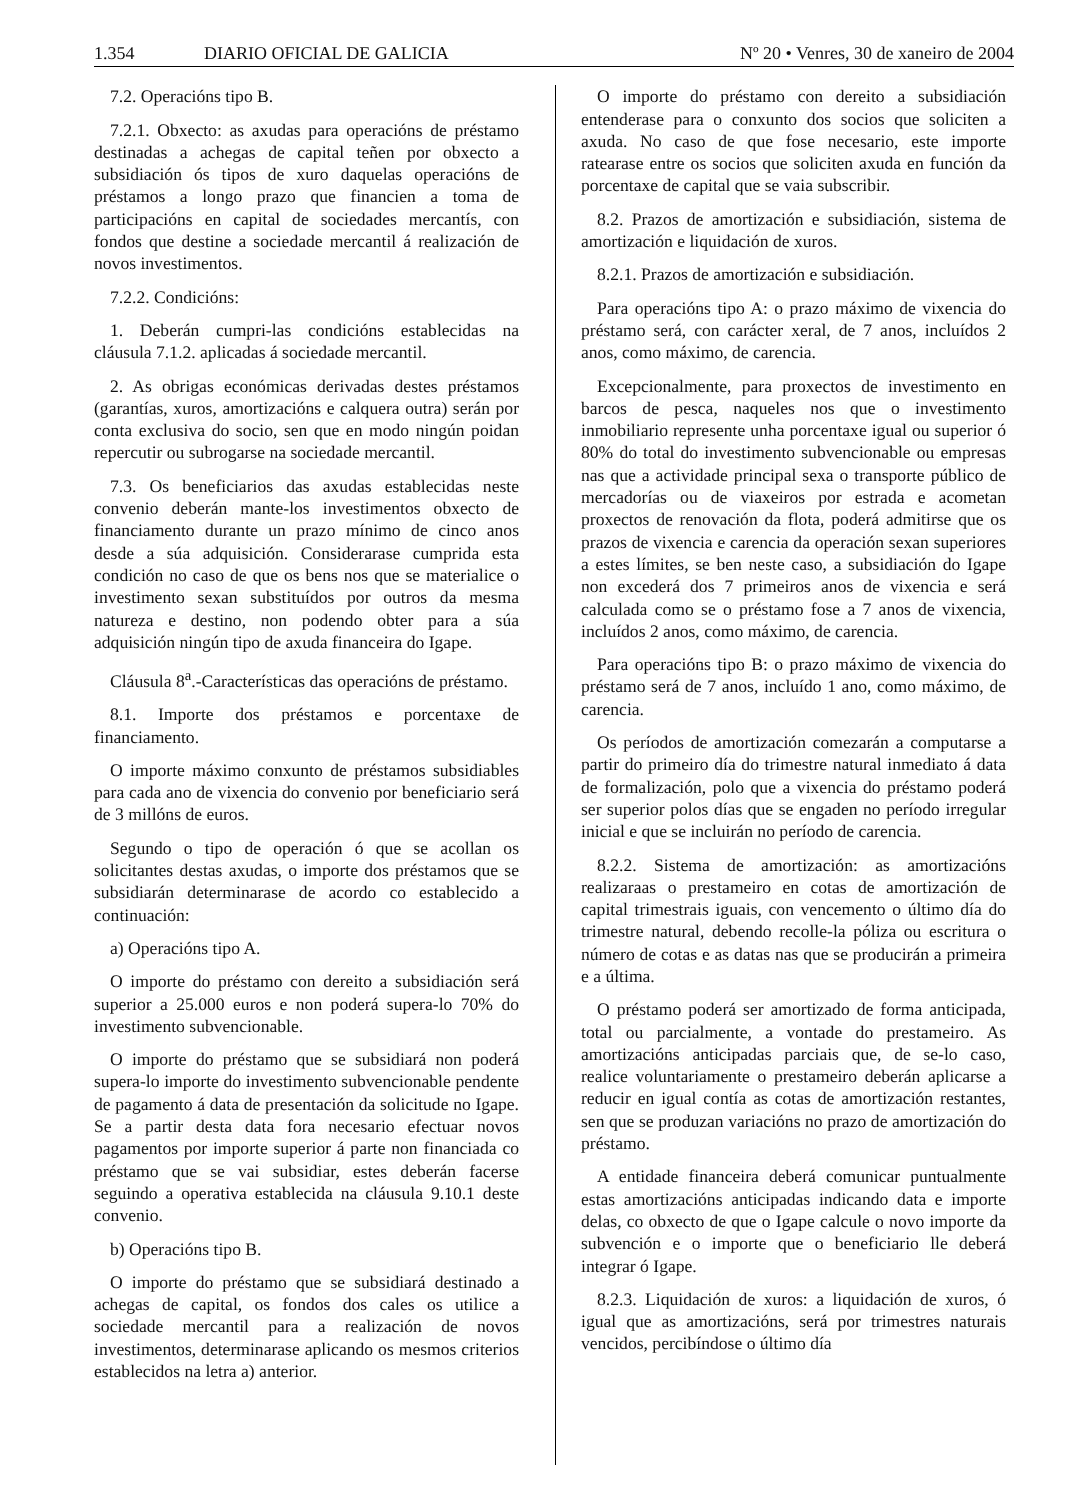1.354 DIARIO OFICIAL DE GALICIA Nº 20 • Venres, 30 de xaneiro de 2004
7.2. Operacións tipo B.
7.2.1. Obxecto: as axudas para operacións de préstamo destinadas a achegas de capital teñen por obxecto a subsidiación ós tipos de xuro daquelas operacións de préstamos a longo prazo que financien a toma de participacións en capital de sociedades mercantís, con fondos que destine a sociedade mercantil á realización de novos investimentos.
7.2.2. Condicións:
1. Deberán cumpri-las condicións establecidas na cláusula 7.1.2. aplicadas á sociedade mercantil.
2. As obrigas económicas derivadas destes préstamos (garantías, xuros, amortizacións e calquera outra) serán por conta exclusiva do socio, sen que en modo ningún poidan repercutir ou subrogarse na sociedade mercantil.
7.3. Os beneficiarios das axudas establecidas neste convenio deberán mante-los investimentos obxecto de financiamento durante un prazo mínimo de cinco anos desde a súa adquisición. Considerarase cumprida esta condición no caso de que os bens nos que se materialice o investimento sexan substituídos por outros da mesma natureza e destino, non podendo obter para a súa adquisición ningún tipo de axuda financeira do Igape.
Cláusula 8<sup>a</sup>.-Características das operacións de préstamo.
8.1. Importe dos préstamos e porcentaxe de financiamento.
O importe máximo conxunto de préstamos subsidiables para cada ano de vixencia do convenio por beneficiario será de 3 millóns de euros.
Segundo o tipo de operación ó que se acollan os solicitantes destas axudas, o importe dos préstamos que se subsidiarán determinarase de acordo co establecido a continuación:
a) Operacións tipo A.
O importe do préstamo con dereito a subsidiación será superior a 25.000 euros e non poderá supera-lo 70% do investimento subvencionable.
O importe do préstamo que se subsidiará non poderá supera-lo importe do investimento subvencionable pendente de pagamento á data de presentación da solicitude no Igape. Se a partir desta data fora necesario efectuar novos pagamentos por importe superior á parte non financiada co préstamo que se vai subsidiar, estes deberán facerse seguindo a operativa establecida na cláusula 9.10.1 deste convenio.
b) Operacións tipo B.
O importe do préstamo que se subsidiará destinado a achegas de capital, os fondos dos cales os utilice a sociedade mercantil para a realización de novos investimentos, determinarase aplicando os mesmos criterios establecidos na letra a) anterior.
O importe do préstamo con dereito a subsidiación entenderase para o conxunto dos socios que soliciten a axuda. No caso de que fose necesario, este importe ratearase entre os socios que soliciten axuda en función da porcentaxe de capital que se vaia subscribir.
8.2. Prazos de amortización e subsidiación, sistema de amortización e liquidación de xuros.
8.2.1. Prazos de amortización e subsidiación.
Para operacións tipo A: o prazo máximo de vixencia do préstamo será, con carácter xeral, de 7 anos, incluídos 2 anos, como máximo, de carencia.
Excepcionalmente, para proxectos de investimento en barcos de pesca, naqueles nos que o investimento inmobiliario represente unha porcentaxe igual ou superior ó 80% do total do investimento subvencionable ou empresas nas que a actividade principal sexa o transporte público de mercadorías ou de viaxeiros por estrada e acometan proxectos de renovación da flota, poderá admitirse que os prazos de vixencia e carencia da operación sexan superiores a estes límites, se ben neste caso, a subsidiación do Igape non excederá dos 7 primeiros anos de vixencia e será calculada como se o préstamo fose a 7 anos de vixencia, incluídos 2 anos, como máximo, de carencia.
Para operacións tipo B: o prazo máximo de vixencia do préstamo será de 7 anos, incluído 1 ano, como máximo, de carencia.
Os períodos de amortización comezarán a computarse a partir do primeiro día do trimestre natural inmediato á data de formalización, polo que a vixencia do préstamo poderá ser superior polos días que se engaden no período irregular inicial e que se incluirán no período de carencia.
8.2.2. Sistema de amortización: as amortizacións realizaraas o prestameiro en cotas de amortización de capital trimestrais iguais, con vencemento o último día do trimestre natural, debendo recolle-la póliza ou escritura o número de cotas e as datas nas que se producirán a primeira e a última.
O préstamo poderá ser amortizado de forma anticipada, total ou parcialmente, a vontade do prestameiro. As amortizacións anticipadas parciais que, de se-lo caso, realice voluntariamente o prestameiro deberán aplicarse a reducir en igual contía as cotas de amortización restantes, sen que se produzan variacións no prazo de amortización do préstamo.
A entidade financeira deberá comunicar puntualmente estas amortizacións anticipadas indicando data e importe delas, co obxecto de que o Igape calcule o novo importe da subvención e o importe que o beneficiario lle deberá integrar ó Igape.
8.2.3. Liquidación de xuros: a liquidación de xuros, ó igual que as amortizacións, será por trimestres naturais vencidos, percibíndose o último día